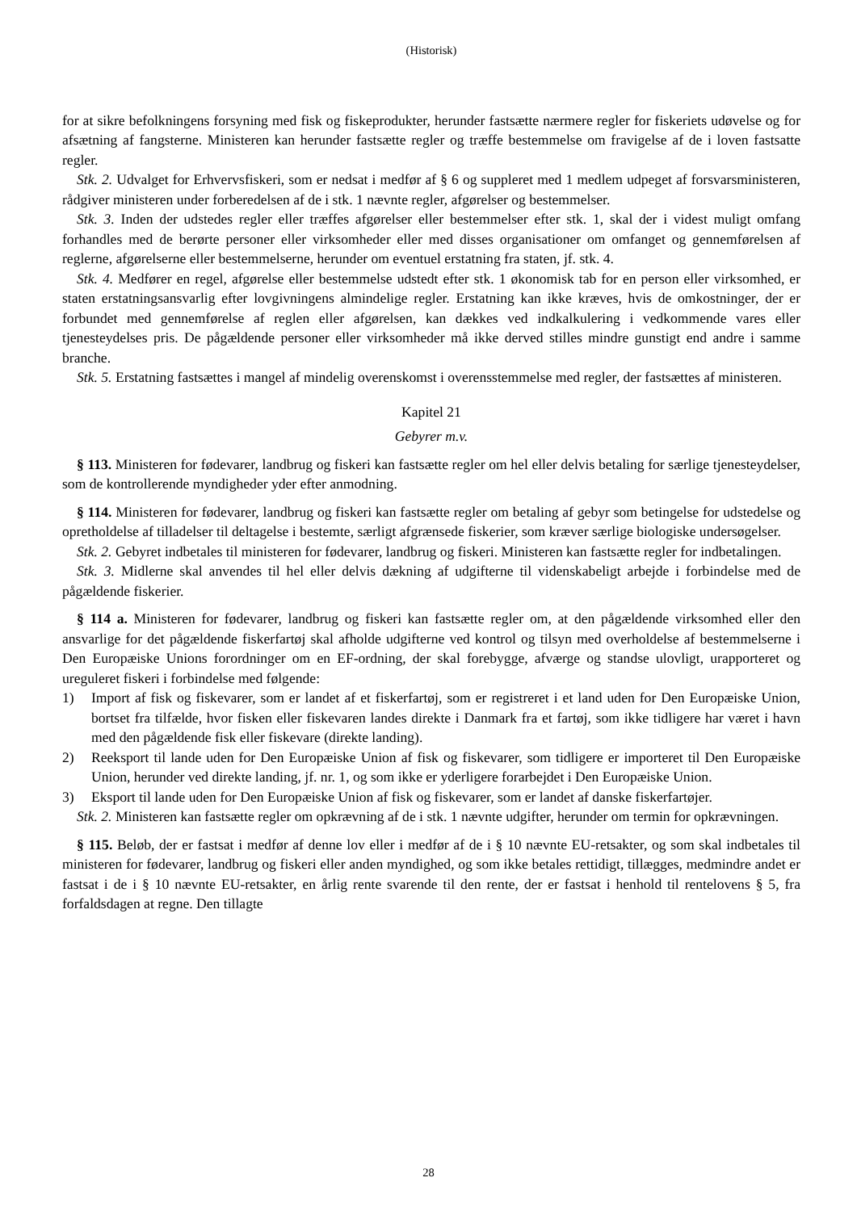(Historisk)
for at sikre befolkningens forsyning med fisk og fiskeprodukter, herunder fastsætte nærmere regler for fiskeriets udøvelse og for afsætning af fangsterne. Ministeren kan herunder fastsætte regler og træffe bestemmelse om fravigelse af de i loven fastsatte regler.
Stk. 2. Udvalget for Erhvervsfiskeri, som er nedsat i medfør af § 6 og suppleret med 1 medlem udpeget af forsvarsministeren, rådgiver ministeren under forberedelsen af de i stk. 1 nævnte regler, afgørelser og bestemmelser.
Stk. 3. Inden der udstedes regler eller træffes afgørelser eller bestemmelser efter stk. 1, skal der i videst muligt omfang forhandles med de berørte personer eller virksomheder eller med disses organisationer om omfanget og gennemførelsen af reglerne, afgørelserne eller bestemmelserne, herunder om eventuel erstatning fra staten, jf. stk. 4.
Stk. 4. Medfører en regel, afgørelse eller bestemmelse udstedt efter stk. 1 økonomisk tab for en person eller virksomhed, er staten erstatningsansvarlig efter lovgivningens almindelige regler. Erstatning kan ikke kræves, hvis de omkostninger, der er forbundet med gennemførelse af reglen eller afgørelsen, kan dækkes ved indkalkulering i vedkommende vares eller tjenesteydelses pris. De pågældende personer eller virksomheder må ikke derved stilles mindre gunstigt end andre i samme branche.
Stk. 5. Erstatning fastsættes i mangel af mindelig overenskomst i overensstemmelse med regler, der fastsættes af ministeren.
Kapitel 21
Gebyrer m.v.
§ 113. Ministeren for fødevarer, landbrug og fiskeri kan fastsætte regler om hel eller delvis betaling for særlige tjenesteydelser, som de kontrollerende myndigheder yder efter anmodning.
§ 114. Ministeren for fødevarer, landbrug og fiskeri kan fastsætte regler om betaling af gebyr som betingelse for udstedelse og opretholdelse af tilladelser til deltagelse i bestemte, særligt afgrænsede fiskerier, som kræver særlige biologiske undersøgelser.
Stk. 2. Gebyret indbetales til ministeren for fødevarer, landbrug og fiskeri. Ministeren kan fastsætte regler for indbetalingen.
Stk. 3. Midlerne skal anvendes til hel eller delvis dækning af udgifterne til videnskabeligt arbejde i forbindelse med de pågældende fiskerier.
§ 114 a. Ministeren for fødevarer, landbrug og fiskeri kan fastsætte regler om, at den pågældende virksomhed eller den ansvarlige for det pågældende fiskerfartøj skal afholde udgifterne ved kontrol og tilsyn med overholdelse af bestemmelserne i Den Europæiske Unions forordninger om en EF-ordning, der skal forebygge, afværge og standse ulovligt, urapporteret og ureguleret fiskeri i forbindelse med følgende:
1) Import af fisk og fiskevarer, som er landet af et fiskerfartøj, som er registreret i et land uden for Den Europæiske Union, bortset fra tilfælde, hvor fisken eller fiskevaren landes direkte i Danmark fra et fartøj, som ikke tidligere har været i havn med den pågældende fisk eller fiskevare (direkte landing).
2) Reeksport til lande uden for Den Europæiske Union af fisk og fiskevarer, som tidligere er importeret til Den Europæiske Union, herunder ved direkte landing, jf. nr. 1, og som ikke er yderligere forarbejdet i Den Europæiske Union.
3) Eksport til lande uden for Den Europæiske Union af fisk og fiskevarer, som er landet af danske fiskerfartøjer.
Stk. 2. Ministeren kan fastsætte regler om opkrævning af de i stk. 1 nævnte udgifter, herunder om termin for opkrævningen.
§ 115. Beløb, der er fastsat i medfør af denne lov eller i medfør af de i § 10 nævnte EU-retsakter, og som skal indbetales til ministeren for fødevarer, landbrug og fiskeri eller anden myndighed, og som ikke betales rettidigt, tillægges, medmindre andet er fastsat i de i § 10 nævnte EU-retsakter, en årlig rente svarende til den rente, der er fastsat i henhold til rentelovens § 5, fra forfaldsdagen at regne. Den tillagte
28